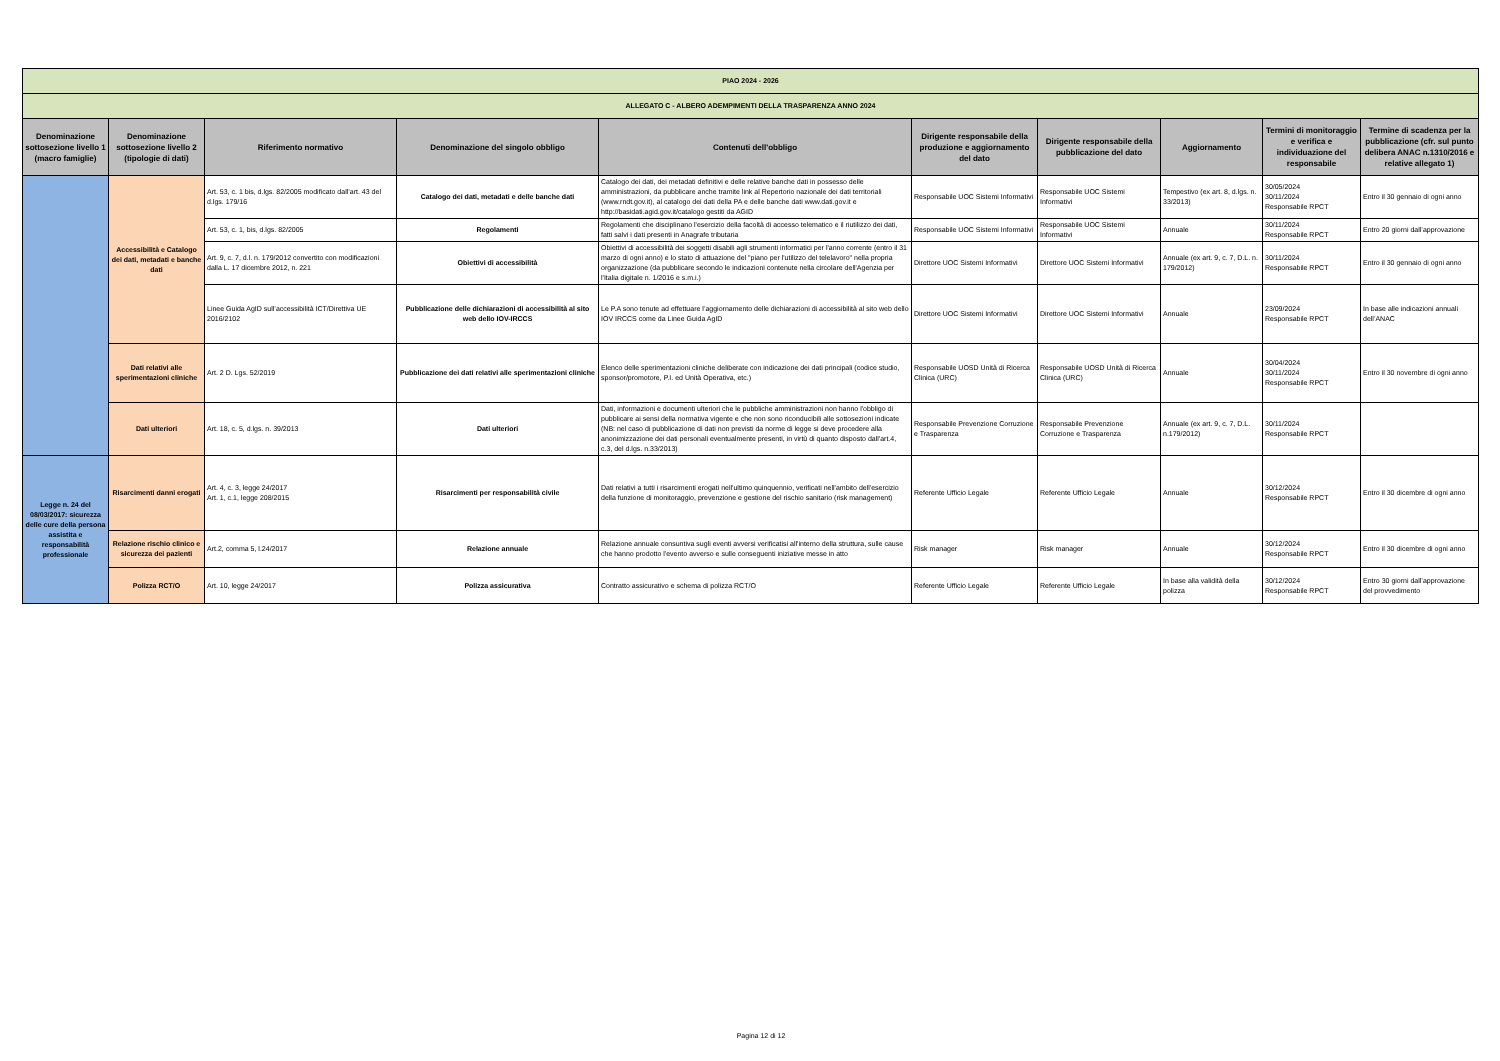| PIAO 2024 - 2026 | | | | | | | | | |
| ALLEGATO C - ALBERO ADEMPIMENTI DELLA TRASPARENZA ANNO 2024 | | | | | | | | | |
| Denominazione sottosezione livello 1 (macro famiglie) | Denominazione sottosezione livello 2 (tipologie di dati) | Riferimento normativo | Denominazione del singolo obbligo | Contenuti dell'obbligo | Dirigente responsabile della produzione e aggiornamento del dato | Dirigente responsabile della pubblicazione del dato | Aggiornamento | Termini di monitoraggio e verifica e individuazione del responsabile | Termine di scadenza per la pubblicazione (cfr. sul punto delibera ANAC n.1310/2016 e relative allegato 1) |
| | Accessibilità e Catalogo dei dati, metadati e banche dati | Art. 53, c. 1 bis, d.lgs. 82/2005 modificato dall’art. 43 del d.lgs. 179/16 | Catalogo dei dati, metadati e delle banche dati | Catalogo dei dati, dei metadati definitivi e delle relative banche dati in possesso delle amministrazioni, da pubblicare anche tramite link al Repertorio nazionale dei dati territoriali (www.rndt.gov.it), al catalogo dei dati della PA e delle banche dati www.dati.gov.it e http://basidati.agid.gov.it/catalogo gestiti da AGID | Responsabile UOC Sistemi Informativi | Responsabile UOC Sistemi Informativi | Tempestivo (ex art. 8, d.lgs. n. 33/2013) | 30/05/2024 30/11/2024 Responsabile RPCT | Entro il 30 gennaio di ogni anno |
| | | Art. 53, c. 1, bis, d.lgs. 82/2005 | Regolamenti | Regolamenti che disciplinano l'esercizio della facoltà di accesso telematico e il riutilizzo dei dati, fatti salvi i dati presenti in Anagrafe tributaria | Responsabile UOC Sistemi Informativi | Responsabile UOC Sistemi Informativi | Annuale | 30/11/2024 Responsabile RPCT | Entro 20 giorni dall’approvazione |
| | | Art. 9, c. 7, d.l. n. 179/2012 convertito con modificazioni dalla L. 17 dicembre 2012, n. 221 | Obiettivi di accessibilità | Obiettivi di accessibilità dei soggetti disabili agli strumenti informatici per l'anno corrente (entro il 31 marzo di ogni anno) e lo stato di attuazione del "piano per l'utilizzo del telelavoro" nella propria organizzazione (da pubblicare secondo le indicazioni contenute nella circolare dell'Agenzia per l'Italia digitale n. 1/2016 e s.m.i.) | Direttore UOC Sistemi Informativi | Direttore UOC Sistemi Informativi | Annuale (ex art. 9, c. 7, D.L. n. 179/2012) | 30/11/2024 Responsabile RPCT | Entro il 30 gennaio di ogni anno |
| | | Linee Guida AgID sull’accessibilità ICT/Direttiva UE 2016/2102 | Pubblicazione delle dichiarazioni di accessibilità al sito web dello IOV-IRCCS | Le P.A sono tenute ad effettuare l’aggiornamento delle dichiarazioni di accessibilità al sito web dello IOV IRCCS come da Linee Guida AgID | Direttore UOC Sistemi Informativi | Direttore UOC Sistemi Informativi | Annuale | 23/09/2024 Responsabile RPCT | In base alle indicazioni annuali dell’ANAC |
| | Dati relativi alle sperimentazioni cliniche | Art. 2 D. Lgs. 52/2019 | Pubblicazione dei dati relativi alle sperimentazioni cliniche | Elenco delle sperimentazioni cliniche deliberate con indicazione dei dati principali (codice studio, sponsor/promotore, P.I. ed Unità Operativa, etc.) | Responsabile UOSD Unità di Ricerca Clinica (URC) | Responsabile UOSD Unità di Ricerca Clinica (URC) | Annuale | 30/04/2024 30/11/2024 Responsabile RPCT | Entro il 30 novembre di ogni anno |
| | Dati ulteriori | Art. 18, c. 5, d.lgs. n. 39/2013 | Dati ulteriori | Dati, informazioni e documenti ulteriori che le pubbliche amministrazioni non hanno l'obbligo di pubblicare ai sensi della normativa vigente e che non sono riconducibili alle sottosezioni indicate (NB: nel caso di pubblicazione di dati non previsti da norme di legge si deve procedere alla anonimizzazione dei dati personali eventualmente presenti, in virtù di quanto disposto dall'art.4, c.3, del d.lgs. n.33/2013) | Responsabile Prevenzione Corruzione e Trasparenza | Responsabile Prevenzione Corruzione e Trasparenza | Annuale (ex art. 9, c. 7, D.L. n.179/2012) | 30/11/2024 Responsabile RPCT | |
| Legge n. 24 del 08/03/2017: sicurezza delle cure della persona assistita e responsabilità professionale | Risarcimenti danni erogati | Art. 4, c. 3, legge 24/2017 Art. 1, c.1, legge 208/2015 | Risarcimenti per responsabilità civile | Dati relativi a tutti i risarcimenti erogati nell'ultimo quinquennio, verificati nell'ambito dell'esercizio della funzione di monitoraggio, prevenzione e gestione del rischio sanitario (risk management) | Referente Ufficio Legale | Referente Ufficio Legale | Annuale | 30/12/2024 Responsabile RPCT | Entro il 30 dicembre di ogni anno |
| | Relazione rischio clinico e sicurezza dei pazienti | Art.2, comma 5, l.24/2017 | Relazione annuale | Relazione annuale consuntiva sugli eventi avversi verificatisi all'interno della struttura, sulle cause che hanno prodotto l'evento avverso e sulle conseguenti iniziative messe in atto | Risk manager | Risk manager | Annuale | 30/12/2024 Responsabile RPCT | Entro il 30 dicembre di ogni anno |
| | Polizza RCT/O | Art. 10, legge 24/2017 | Polizza assicurativa | Contratto assicurativo e schema di polizza RCT/O | Referente Ufficio Legale | Referente Ufficio Legale | In base alla validità della polizza | 30/12/2024 Responsabile RPCT | Entro 30 giorni dall’approvazione del provvedimento |
Pagina 12 di 12